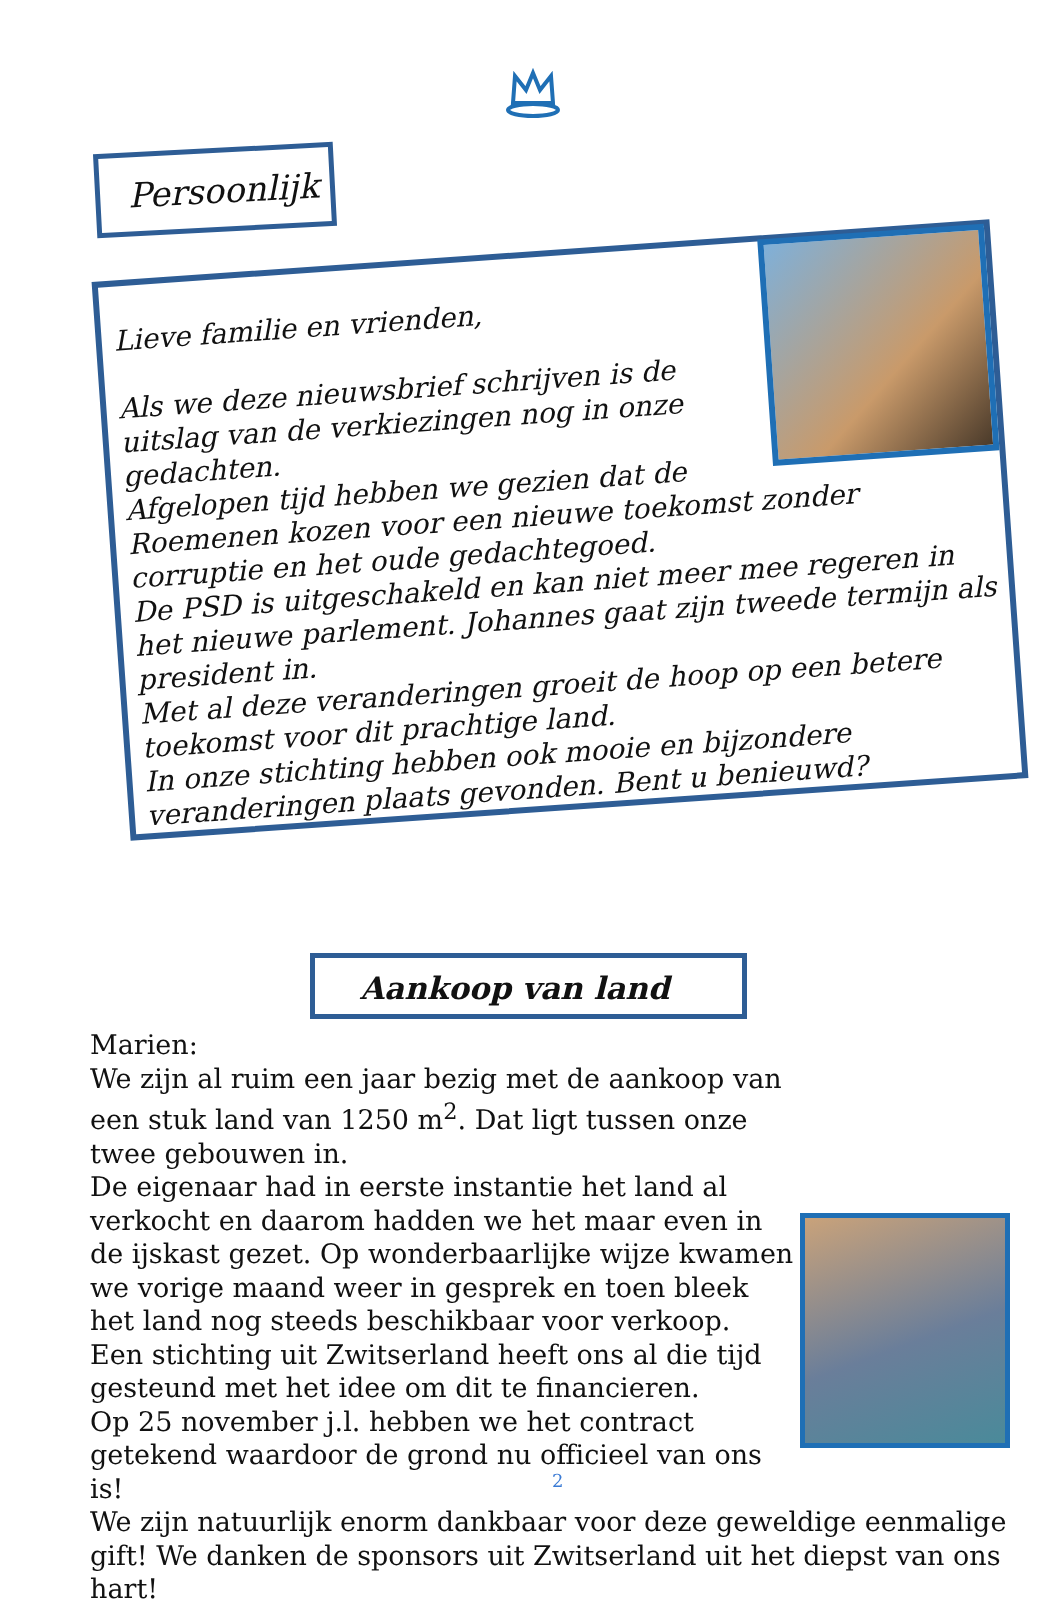Persoonlijk
Lieve familie en vrienden,
Als we deze nieuwsbrief schrijven is de uitslag van de verkiezingen nog in onze gedachten.
Afgelopen tijd hebben we gezien dat de Roemenen kozen voor een nieuwe toekomst zonder corruptie en het oude gedachtegoed.
De PSD is uitgeschakeld en kan niet meer mee regeren in het nieuwe parlement. Johannes gaat zijn tweede termijn als president in.
Met al deze veranderingen groeit de hoop op een betere toekomst voor dit prachtige land.
In onze stichting hebben ook mooie en bijzondere veranderingen plaats gevonden. Bent u benieuwd?
Aankoop van land
Marien:
We zijn al ruim een jaar bezig met de aankoop van een stuk land van 1250 m<sup>2</sup>. Dat ligt tussen onze twee gebouwen in.
De eigenaar had in eerste instantie het land al verkocht en daarom hadden we het maar even in de ijskast gezet. Op wonderbaarlijke wijze kwamen we vorige maand weer in gesprek en toen bleek het land nog steeds beschikbaar voor verkoop.
Een stichting uit Zwitserland heeft ons al die tijd gesteund met het idee om dit te financieren.
Op 25 november j.l. hebben we het contract getekend waardoor de grond nu officieel van ons is!
We zijn natuurlijk enorm dankbaar voor deze geweldige eenmalige gift! We danken de sponsors uit Zwitserland uit het diepst van ons hart!
2